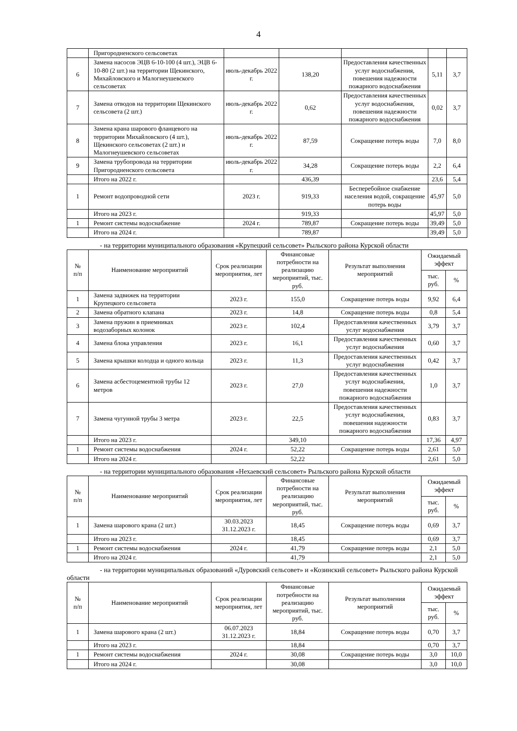4
| | Пригородненского сельсоветах | | | | | |
| 6 | Замена насосов ЭЦВ 6-10-100 (4 шт.), ЭЦВ 6-10-80 (2 шт.) на территории Щекинского, Михайловского и Малогнеушевского сельсоветах | июль-декабрь 2022 г. | 138,20 | Предоставления качественных услуг водоснабжения, повешения надежности пожарного водоснабжения | 5,11 | 3,7 |
| 7 | Замена отводов на территории Щекинского сельсовета (2 шт.) | июль-декабрь 2022 г. | 0,62 | Предоставления качественных услуг водоснабжения, повешения надежности пожарного водоснабжения | 0,02 | 3,7 |
| 8 | Замена крана шарового фланцевого на территории Михайловского (4 шт.), Щекинского сельсоветах (2 шт.) и Малогнеушевского сельсоветах | июль-декабрь 2022 г. | 87,59 | Сокращение потерь воды | 7,0 | 8,0 |
| 9 | Замена трубопровода на территории Пригородненского сельсовета | июль-декабрь 2022 г. | 34,28 | Сокращение потерь воды | 2,2 | 6,4 |
| | Итого на 2022 г. | | 436,39 | | 23,6 | 5,4 |
| 1 | Ремонт водопроводной сети | 2023 г. | 919,33 | Бесперебойное снабжение населения водой, сокращение потерь воды | 45,97 | 5,0 |
| | Итого на 2023 г. | | 919,33 | | 45,97 | 5,0 |
| 1 | Ремонт системы водоснабжение | 2024 г. | 789,87 | Сокращение потерь воды | 39,49 | 5,0 |
| | Итого на 2024 г. | | 789,87 | | 39,49 | 5,0 |
- на территории муниципального образования «Крупецкий сельсовет» Рыльского района Курской области
| № п/п | Наименование мероприятий | Срок реализации мероприятия, лет | Финансовые потребности на реализацию мероприятий, тыс. руб. | Результат выполнения мероприятий | Ожидаемый эффект | |
| --- | --- | --- | --- | --- | --- | --- |
| | | | | | тыс. руб. | % |
| 1 | Замена задвижек на территории Крупецкого сельсовета | 2023 г. | 155,0 | Сокращение потерь воды | 9,92 | 6,4 |
| 2 | Замена обратного клапана | 2023 г. | 14,8 | Сокращение потерь воды | 0,8 | 5,4 |
| 3 | Замена пружин в приемниках водозаборных колонок | 2023 г. | 102,4 | Предоставления качественных услуг водоснабжения | 3,79 | 3,7 |
| 4 | Замена блока управления | 2023 г. | 16,1 | Предоставления качественных услуг водоснабжения | 0,60 | 3,7 |
| 5 | Замена крышки колодца и одного кольца | 2023 г. | 11,3 | Предоставления качественных услуг водоснабжения | 0,42 | 3,7 |
| 6 | Замена асбестоцементной трубы 12 метров | 2023 г. | 27,0 | Предоставления качественных услуг водоснабжения, повешения надежности пожарного водоснабжения | 1,0 | 3,7 |
| 7 | Замена чугунной трубы 3 метра | 2023 г. | 22,5 | Предоставления качественных услуг водоснабжения, повешения надежности пожарного водоснабжения | 0,83 | 3,7 |
| | Итого на 2023 г. | | 349,10 | | 17,36 | 4,97 |
| 1 | Ремонт системы водоснабжения | 2024 г. | 52,22 | Сокращение потерь воды | 2,61 | 5,0 |
| | Итого на 2024 г. | | 52,22 | | 2,61 | 5,0 |
- на территории муниципального образования «Нехаевский сельсовет» Рыльского района Курской области
| № п/п | Наименование мероприятий | Срок реализации мероприятия, лет | Финансовые потребности на реализацию мероприятий, тыс. руб. | Результат выполнения мероприятий | Ожидаемый эффект | |
| --- | --- | --- | --- | --- | --- | --- |
| | | | | | тыс. руб. | % |
| 1 | Замена шарового крана (2 шт.) | 30.03.2023 31.12.2023 г. | 18,45 | Сокращение потерь воды | 0,69 | 3,7 |
| | Итого на 2023 г. | | 18,45 | | 0,69 | 3,7 |
| 1 | Ремонт системы водоснабжения | 2024 г. | 41,79 | Сокращение потерь воды | 2,1 | 5,0 |
| | Итого на 2024 г. | | 41,79 | | 2,1 | 5,0 |
- на территории муниципальных образований «Дуровский сельсовет» и «Козинский сельсовет» Рыльского района Курской области
| № п/п | Наименование мероприятий | Срок реализации мероприятия, лет | Финансовые потребности на реализацию мероприятий, тыс. руб. | Результат выполнения мероприятий | Ожидаемый эффект | |
| --- | --- | --- | --- | --- | --- | --- |
| | | | | | тыс. руб. | % |
| 1 | Замена шарового крана (2 шт.) | 06.07.2023 31.12.2023 г. | 18,84 | Сокращение потерь воды | 0,70 | 3,7 |
| | Итого на 2023 г. | | 18,84 | | 0,70 | 3,7 |
| 1 | Ремонт системы водоснабжения | 2024 г. | 30,08 | Сокращение потерь воды | 3,0 | 10,0 |
| | Итого на 2024 г. | | 30,08 | | 3,0 | 10,0 |